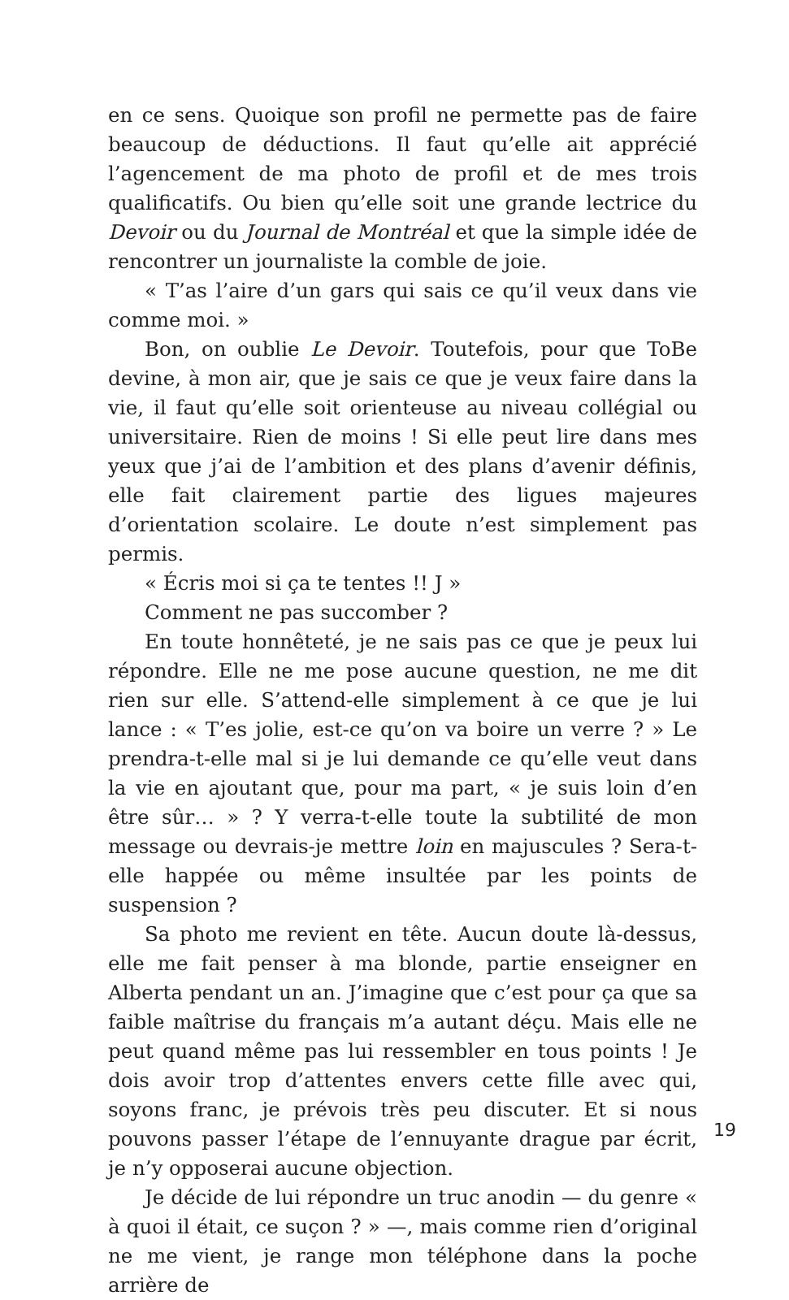en ce sens. Quoique son profil ne permette pas de faire beaucoup de déductions. Il faut qu’elle ait apprécié l’agencement de ma photo de profil et de mes trois qualificatifs. Ou bien qu’elle soit une grande lectrice du Devoir ou du Journal de Montréal et que la simple idée de rencontrer un journaliste la comble de joie.
« T’as l’aire d’un gars qui sais ce qu’il veux dans vie comme moi. »
Bon, on oublie Le Devoir. Toutefois, pour que ToBe devine, à mon air, que je sais ce que je veux faire dans la vie, il faut qu’elle soit orienteuse au niveau collégial ou universitaire. Rien de moins ! Si elle peut lire dans mes yeux que j’ai de l’ambition et des plans d’avenir définis, elle fait clairement partie des ligues majeures d’orientation scolaire. Le doute n’est simplement pas permis.
« Écris moi si ça te tentes !! J »
Comment ne pas succomber ?
En toute honnêteté, je ne sais pas ce que je peux lui répondre. Elle ne me pose aucune question, ne me dit rien sur elle. S’attend-elle simplement à ce que je lui lance : « T’es jolie, est-ce qu’on va boire un verre ? » Le prendra-t-elle mal si je lui demande ce qu’elle veut dans la vie en ajoutant que, pour ma part, « je suis loin d’en être sûr… » ? Y verra-t-elle toute la subtilité de mon message ou devrais-je mettre loin en majuscules ? Sera-t-elle happée ou même insultée par les points de suspension ?
Sa photo me revient en tête. Aucun doute là-dessus, elle me fait penser à ma blonde, partie enseigner en Alberta pendant un an. J’imagine que c’est pour ça que sa faible maîtrise du français m’a autant déçu. Mais elle ne peut quand même pas lui ressembler en tous points ! Je dois avoir trop d’attentes envers cette fille avec qui, soyons franc, je prévois très peu discuter. Et si nous pouvons passer l’étape de l’ennuyante drague par écrit, je n’y opposerai aucune objection.
Je décide de lui répondre un truc anodin — du genre « à quoi il était, ce suçon ? » —, mais comme rien d’original ne me vient, je range mon téléphone dans la poche arrière de
19